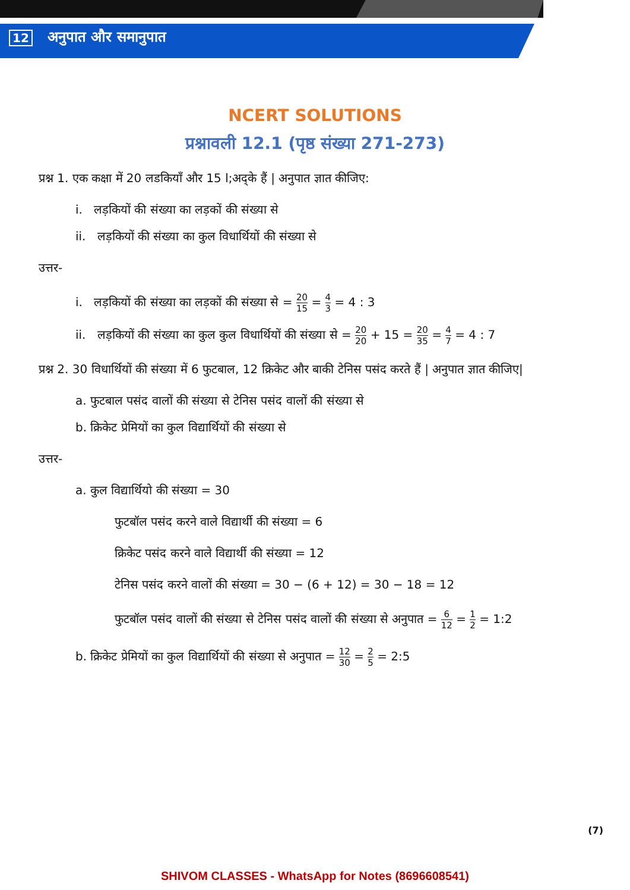12 अनुपात और समानुपात
NCERT SOLUTIONS
प्रश्नावली 12.1 (पृष्ठ संख्या 271-273)
प्रश्न 1. एक कक्षा में 20 लडकियाँ और 15 l;अद्के हैं | अनुपात ज्ञात कीजिए:
i. लड़कियों की संख्या का लड़कों की संख्या से
ii. लड़कियों की संख्या का कुल विधार्थियों की संख्या से
उत्तर-
i. लड़कियों की संख्या का लड़कों की संख्या से = 20 15 = 4 3 = 4 : 3
ii. लड़कियों की संख्या का कुल कुल विधार्थियों की संख्या से = 20 20 + 15 = 20 35 = 4 7 = 4 : 7
प्रश्न 2. 30 विधार्थियों की संख्या में 6 फुटबाल, 12 क्रिकेट और बाकी टेनिस पसंद करते हैं | अनुपात ज्ञात कीजिए|
a. फुटबाल पसंद वालों की संख्या से टेनिस पसंद वालों की संख्या से
b. क्रिकेट प्रेमियों का कुल विद्यार्थियों की संख्या से
उत्तर-
a. कुल विद्यार्थियो की संख्या = 30
फुटबॉल पसंद करने वाले विद्यार्थी की संख्या = 6
क्रिकेट पसंद करने वाले विद्यार्थी की संख्या = 12
टेनिस पसंद करने वालों की संख्या = 30 − (6 + 12) = 30 − 18 = 12
फुटबॉल पसंद वालों की संख्या से टेनिस पसंद वालों की संख्या से अनुपात = 6 12 = 1 2 = 1:2
b. क्रिकेट प्रेमियों का कुल विद्यार्थियों की संख्या से अनुपात = 12 30 = 2 5 = 2:5
(7)
SHIVOM CLASSES - WhatsApp for Notes (8696608541)